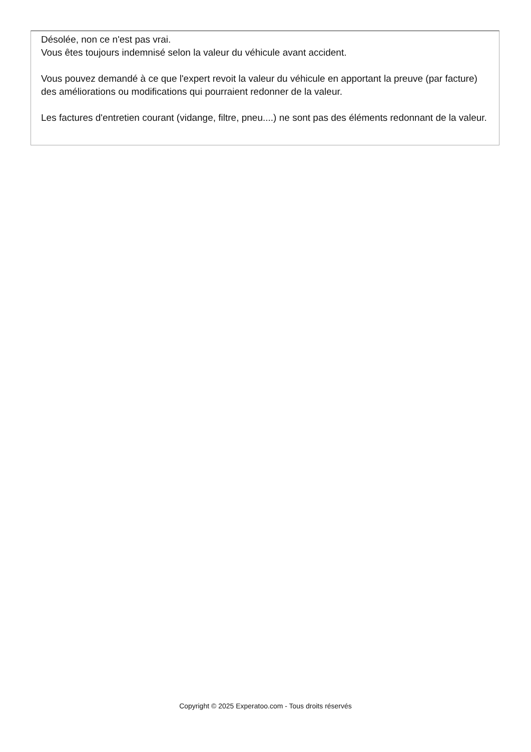Désolée, non ce n'est pas vrai.
Vous êtes toujours indemnisé selon la valeur du véhicule avant accident.
Vous pouvez demandé à ce que l'expert revoit la valeur du véhicule en apportant la preuve (par facture) des améliorations ou modifications qui pourraient redonner de la valeur.
Les factures d'entretien courant (vidange, filtre, pneu....) ne sont pas des éléments redonnant de la valeur.
Copyright © 2025 Experatoo.com - Tous droits réservés